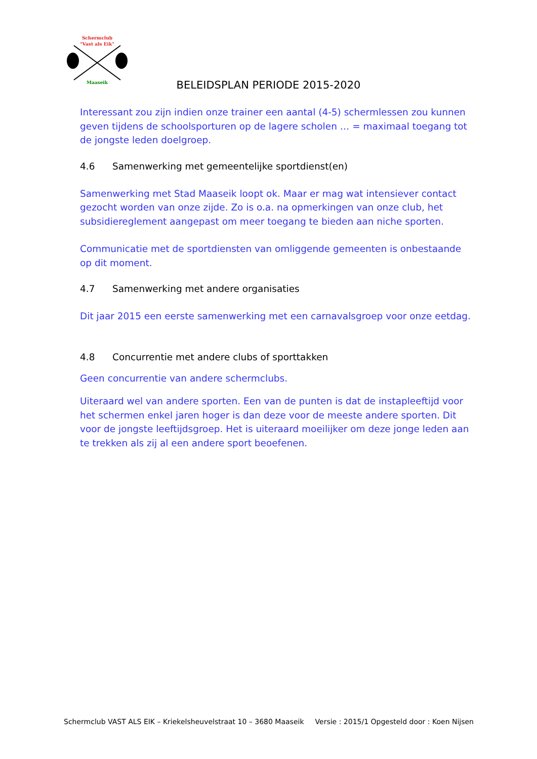Schermclub
"Vast als Eik"
Maaseik
BELEIDSPLAN PERIODE 2015-2020
Interessant zou zijn indien onze trainer een aantal (4-5) schermlessen zou kunnen geven tijdens de schoolsporturen op de lagere scholen … = maximaal toegang tot de jongste leden doelgroep.
4.6 Samenwerking met gemeentelijke sportdienst(en)
Samenwerking met Stad Maaseik loopt ok. Maar er mag wat intensiever contact gezocht worden van onze zijde. Zo is o.a. na opmerkingen van onze club, het subsidiereglement aangepast om meer toegang te bieden aan niche sporten.
Communicatie met de sportdiensten van omliggende gemeenten is onbestaande op dit moment.
4.7 Samenwerking met andere organisaties
Dit jaar 2015 een eerste samenwerking met een carnavalsgroep voor onze eetdag.
4.8 Concurrentie met andere clubs of sporttakken
Geen concurrentie van andere schermclubs.
Uiteraard wel van andere sporten. Een van de punten is dat de instapleeftijd voor het schermen enkel jaren hoger is dan deze voor de meeste andere sporten. Dit voor de jongste leeftijdsgroep. Het is uiteraard moeilijker om deze jonge leden aan te trekken als zij al een andere sport beoefenen.
Schermclub VAST ALS EIK – Kriekelsheuvelstraat 10 – 3680 Maaseik Versie : 2015/1 Opgesteld door : Koen Nijsen